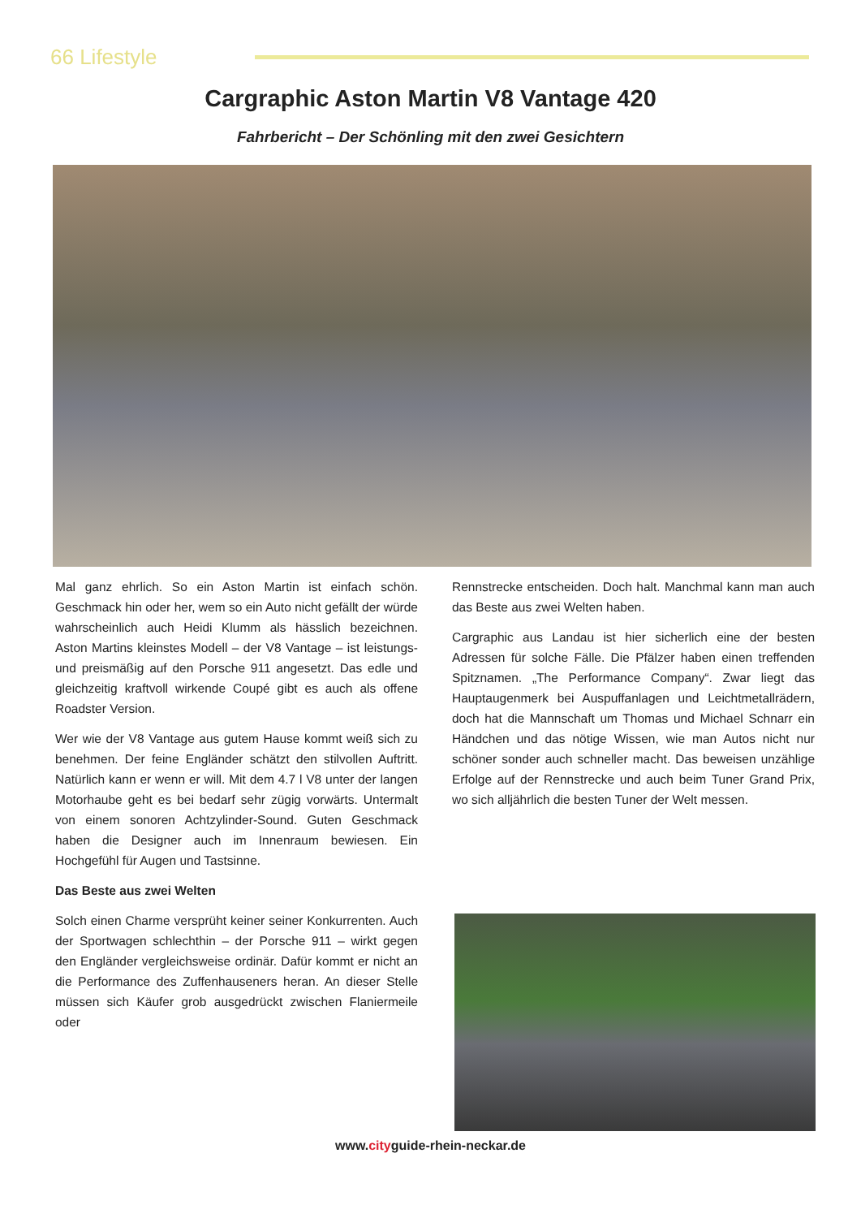66 Lifestyle
Cargraphic Aston Martin V8 Vantage 420
Fahrbericht – Der Schönling mit den zwei Gesichtern
Mal ganz ehrlich. So ein Aston Martin ist einfach schön. Geschmack hin oder her, wem so ein Auto nicht gefällt der würde wahrscheinlich auch Heidi Klumm als hässlich bezeichnen. Aston Martins kleinstes Modell – der V8 Vantage – ist leistungs- und preismäßig auf den Porsche 911 angesetzt. Das edle und gleichzeitig kraftvoll wirkende Coupé gibt es auch als offene Roadster Version.
Wer wie der V8 Vantage aus gutem Hause kommt weiß sich zu benehmen. Der feine Engländer schätzt den stilvollen Auftritt. Natürlich kann er wenn er will. Mit dem 4.7 l V8 unter der langen Motorhaube geht es bei bedarf sehr zügig vorwärts. Untermalt von einem sonoren Achtzylinder-Sound. Guten Geschmack haben die Designer auch im Innenraum bewiesen. Ein Hochgefühl für Augen und Tastsinne.
Das Beste aus zwei Welten
Solch einen Charme versprüht keiner seiner Konkurrenten. Auch der Sportwagen schlechthin – der Porsche 911 – wirkt gegen den Engländer vergleichsweise ordinär. Dafür kommt er nicht an die Performance des Zuffenhauseners heran. An dieser Stelle müssen sich Käufer grob ausgedrückt zwischen Flaniermeile oder
Rennstrecke entscheiden. Doch halt. Manchmal kann man auch das Beste aus zwei Welten haben.
Cargraphic aus Landau ist hier sicherlich eine der besten Adressen für solche Fälle. Die Pfälzer haben einen treffenden Spitznamen. „The Performance Company“. Zwar liegt das Hauptaugenmerk bei Auspuffanlagen und Leichtmetallrädern, doch hat die Mannschaft um Thomas und Michael Schnarr ein Händchen und das nötige Wissen, wie man Autos nicht nur schöner sonder auch schneller macht. Das beweisen unzählige Erfolge auf der Rennstrecke und auch beim Tuner Grand Prix, wo sich alljährlich die besten Tuner der Welt messen.
www.cityguide-rhein-neckar.de